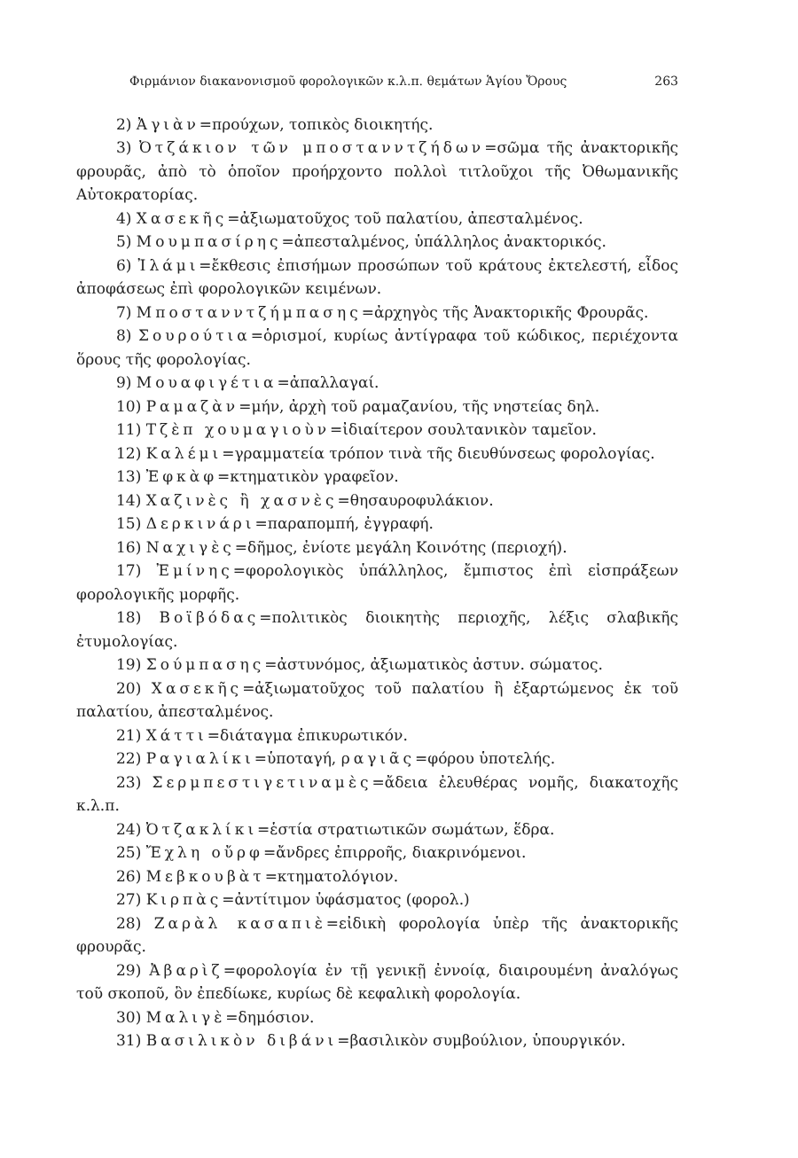Φιρμάνιον διακανονισμοῦ φορολογικῶν κ.λ.π. θεμάτων Ἁγίου Ὄρους 263
2) Ἀγιὰν=προύχων, τοπικὸς διοικητής.
3) Ὀτζάκιον τῶν μποστανντζήδων=σῶμα τῆς ἀνακτορικῆς φρουρᾶς, ἀπὸ τὸ ὁποῖον προήρχοντο πολλοὶ τιτλοῦχοι τῆς Ὀθωμανικῆς Αὐτοκρατορίας.
4) Χασεκῆς=ἀξιωματοῦχος τοῦ παλατίου, ἀπεσταλμένος.
5) Μουμπασίρης=ἀπεσταλμένος, ὑπάλληλος ἀνακτορικός.
6) Ἰλάμι=ἔκθεσις ἐπισήμων προσώπων τοῦ κράτους ἐκτελεστή, εἶδος ἀποφάσεως ἐπὶ φορολογικῶν κειμένων.
7) Μποστανντζήμπασης=ἀρχηγὸς τῆς Ἀνακτορικῆς Φρουρᾶς.
8) Σουρούτια=ὁρισμοί, κυρίως ἀντίγραφα τοῦ κώδικος, περιέχοντα ὅρους τῆς φορολογίας.
9) Μουαφιγέτια=ἀπαλλαγαί.
10) Ραμαζὰν=μήν, ἀρχὴ τοῦ ραμαζανίου, τῆς νηστείας δηλ.
11) Τζὲπ χουμαγιοὺν=ἰδιαίτερον σουλτανικὸν ταμεῖον.
12) Καλέμι=γραμματεία τρόπον τινὰ τῆς διευθύνσεως φορολογίας.
13) Ἐφκὰφ=κτηματικὸν γραφεῖον.
14) Χαζινὲς ἢ χασνὲς=θησαυροφυλάκιον.
15) Δερκινάρι=παραπομπή, ἐγγραφή.
16) Ναχιγὲς=δῆμος, ἐνίοτε μεγάλη Κοινότης (περιοχή).
17) Ἐμίνης=φορολογικὸς ὑπάλληλος, ἔμπιστος ἐπὶ εἰσπράξεων φορολογικῆς μορφῆς.
18) Βοϊβόδας=πολιτικὸς διοικητὴς περιοχῆς, λέξις σλαβικῆς ἐτυμολογίας.
19) Σούμπασης=ἀστυνόμος, ἀξιωματικὸς ἀστυν. σώματος.
20) Χασεκῆς=ἀξιωματοῦχος τοῦ παλατίου ἢ ἐξαρτώμενος ἐκ τοῦ παλατίου, ἀπεσταλμένος.
21) Χάττι=διάταγμα ἐπικυρωτικόν.
22) Ραγιαλίκι=ὑποταγή, ραγιᾶς=φόρου ὑποτελής.
23) Σερμπεστιγετιναμὲς=ἄδεια ἐλευθέρας νομῆς, διακατοχῆς κ.λ.π.
24) Ὀτζακλίκι=ἑστία στρατιωτικῶν σωμάτων, ἕδρα.
25) Ἔχλη οὔρφ=ἄνδρες ἐπιρροῆς, διακρινόμενοι.
26) Μεβκουβὰτ=κτηματολόγιον.
27) Κιρπὰς=ἀντίτιμον ὑφάσματος (φορολ.)
28) Ζαρὰλ κασαπιὲ=εἰδικὴ φορολογία ὑπὲρ τῆς ἀνακτορικῆς φρουρᾶς.
29) Ἀβαρὶζ=φορολογία ἐν τῇ γενικῇ ἐννοίᾳ, διαιρουμένη ἀναλόγως τοῦ σκοποῦ, ὃν ἐπεδίωκε, κυρίως δὲ κεφαλικὴ φορολογία.
30) Μαλιγὲ=δημόσιον.
31) Βασιλικὸν διβάνι=βασιλικὸν συμβούλιον, ὑπουργικόν.